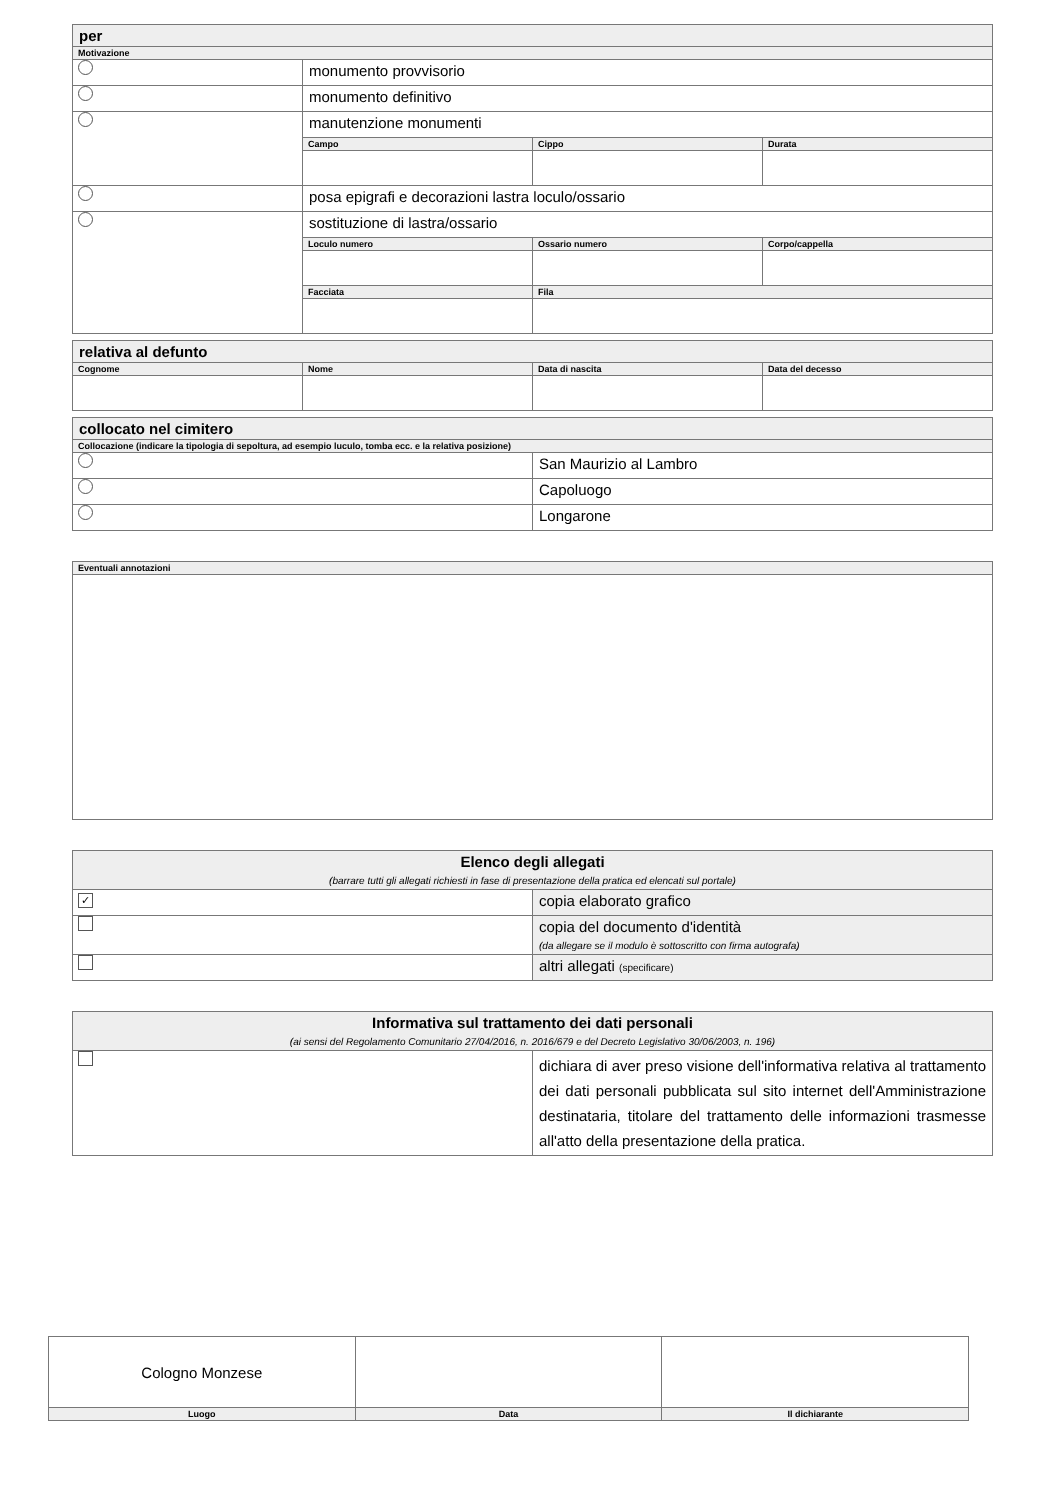| per | | | |
| Motivazione | | | |
| | monumento provvisorio | | |
| | monumento definitivo | | |
| | manutenzione monumenti | | |
| | Campo | Cippo | Durata |
| | posa epigrafi e decorazioni lastra loculo/ossario | | |
| | sostituzione di lastra/ossario | | |
| | Loculo numero | Ossario numero | Corpo/cappella |
| | Facciata | Fila | |
| relativa al defunto | | | |
| Cognome | Nome | Data di nascita | Data del decesso |
| collocato nel cimitero | |
| Collocazione (indicare la tipologia di sepoltura, ad esempio luculo, tomba ecc. e la relativa posizione) | |
| | San Maurizio al Lambro |
| | Capoluogo |
| | Longarone |
| Eventuali annotazioni |
| Elenco degli allegati (barrare tutti gli allegati richiesti in fase di presentazione della pratica ed elencati sul portale) | |
| ✓ | copia elaborato grafico |
| | copia del documento d'identità (da allegare se il modulo è sottoscritto con firma autografa) |
| | altri allegati (specificare) |
| Informativa sul trattamento dei dati personali (ai sensi del Regolamento Comunitario 27/04/2016, n. 2016/679 e del Decreto Legislativo 30/06/2003, n. 196) | |
| | dichiara di aver preso visione dell'informativa relativa al trattamento dei dati personali pubblicata sul sito internet dell'Amministrazione destinataria, titolare del trattamento delle informazioni trasmesse all'atto della presentazione della pratica. |
| Cologno Monzese | | |
| Luogo | Data | Il dichiarante |